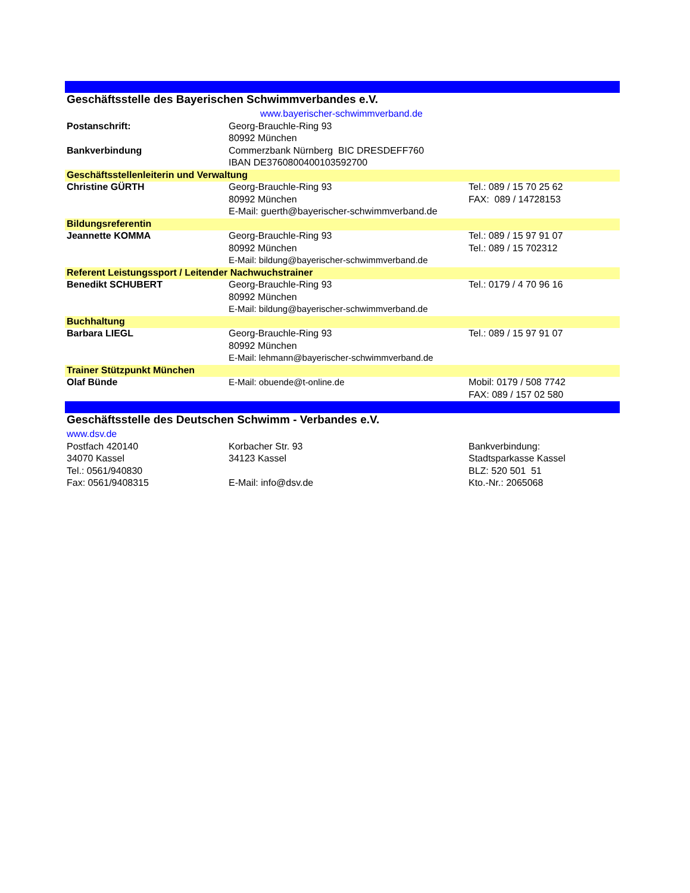| Geschäftsstelle des Bayerischen Schwimmverbandes e.V. | | |
| | www.bayerischer-schwimmverband.de | |
| Postanschrift: | Georg-Brauchle-Ring 93 | |
| | 80992 München | |
| Bankverbindung | Commerzbank Nürnberg BIC DRESDEFF760 | |
| | IBAN DE37608004001035927​00 | |
| Geschäftsstellenleiterin und Verwaltung | | |
| Christine GÜRTH | Georg-Brauchle-Ring 93 | Tel.: 089 / 15 70 25 62 |
| | 80992 München | FAX: 089 / 14728153 |
| | E-Mail: guerth@bayerischer-schwimmverband.de | |
| Bildungsreferentin | | |
| Jeannette KOMMA | Georg-Brauchle-Ring 93 | Tel.: 089 / 15 97 91 07 |
| | 80992 München | Tel.: 089 / 15 702312 |
| | E-Mail: bildung@bayerischer-schwimmverband.de | |
| Referent Leistungssport / Leitender Nachwuchstrainer | | |
| Benedikt SCHUBERT | Georg-Brauchle-Ring 93 | Tel.: 0179 / 4 70 96 16 |
| | 80992 München | |
| | E-Mail: bildung@bayerischer-schwimmverband.de | |
| Buchhaltung | | |
| Barbara LIEGL | Georg-Brauchle-Ring 93 | Tel.: 089 / 15 97 91 07 |
| | 80992 München | |
| | E-Mail: lehmann@bayerischer-schwimmverband.de | |
| Trainer Stützpunkt München | | |
| Olaf Bünde | E-Mail: obuende@t-online.de | Mobil: 0179 / 508 7742 |
| | | FAX: 089 / 157 02 580 |
| Geschäftsstelle des Deutschen Schwimm - Verbandes e.V. | | |
| www.dsv.de | | |
| Postfach 420140 | Korbacher Str. 93 | Bankverbindung: |
| 34070 Kassel | 34123 Kassel | Stadtsparkasse Kassel |
| Tel.: 0561/940830 | | BLZ: 520 501 51 |
| Fax: 0561/9408315 | E-Mail: info@dsv.de | Kto.-Nr.: 2065068 |